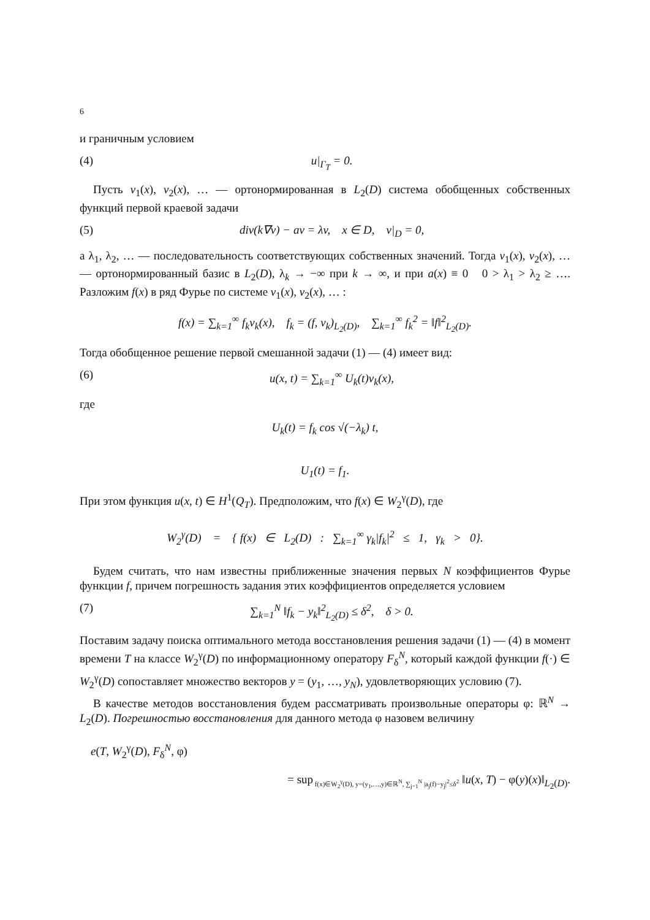6
и граничным условием
(4) u|<sub>Γ<sub>T</sub></sub> = 0.
Пусть v<sub>1</sub>(x), v<sub>2</sub>(x), … — ортонормированная в L<sub>2</sub>(D) система обобщенных собственных функций первой краевой задачи
(5) div(k∇v) − av = λv, x ∈ D, v|<sub>D</sub> = 0,
а λ<sub>1</sub>, λ<sub>2</sub>, … — последовательность соответствующих собственных значений. Тогда v<sub>1</sub>(x), v<sub>2</sub>(x), … — ортонормированный базис в L<sub>2</sub>(D), λ<sub>k</sub> → −∞ при k → ∞, и при a(x) ≡ 0 0 > λ<sub>1</sub> > λ<sub>2</sub> ≥ …. Разложим f(x) в ряд Фурье по системе v<sub>1</sub>(x), v<sub>2</sub>(x), … :
f(x) = ∑<sub>k=1</sub><sup>∞</sup> f<sub>k</sub>v<sub>k</sub>(x), f<sub>k</sub> = (f, v<sub>k</sub>)<sub>L<sub>2</sub>(D)</sub>, ∑<sub>k=1</sub><sup>∞</sup> f<sub>k</sub><sup>2</sup> = ‖f‖<sup>2</sup><sub>L<sub>2</sub>(D)</sub>.
Тогда обобщенное решение первой смешанной задачи (1) — (4) имеет вид:
(6) u(x, t) = ∑<sub>k=1</sub><sup>∞</sup> U<sub>k</sub>(t)v<sub>k</sub>(x),
где
U<sub>k</sub>(t) = f<sub>k</sub> cos √(−λ<sub>k</sub>) t,
U<sub>1</sub>(t) = f<sub>1</sub>.
При этом функция u(x, t) ∈ H<sup>1</sup>(Q<sub>T</sub>). Предположим, что f(x) ∈ W<sub>2</sub><sup>γ</sup>(D), где
W<sub>2</sub><sup>γ</sup>(D) = { f(x) ∈ L<sub>2</sub>(D) : ∑<sub>k=1</sub><sup>∞</sup> γ<sub>k</sub>|f<sub>k</sub>|<sup>2</sup> ≤ 1, γ<sub>k</sub> > 0}.
Будем считать, что нам известны приближенные значения первых N коэффициентов Фурье функции f, причем погрешность задания этих коэффициентов определяется условием
(7) ∑<sub>k=1</sub><sup>N</sup> ‖f<sub>k</sub> − y<sub>k</sub>‖<sup>2</sup><sub>L<sub>2</sub>(D)</sub> ≤ δ<sup>2</sup>, δ > 0.
Поставим задачу поиска оптимального метода восстановления решения задачи (1) — (4) в момент времени T на классе W<sub>2</sub><sup>γ</sup>(D) по информационному оператору F<sub>δ</sub><sup>N</sup>, который каждой функции f(·) ∈ W<sub>2</sub><sup>γ</sup>(D) сопоставляет множество векторов y = (y<sub>1</sub>, …, y<sub>N</sub>), удовлетворяющих условию (7).
В качестве методов восстановления будем рассматривать произвольные операторы φ: ℝ<sup>N</sup> → L<sub>2</sub>(D). Погрешностью восстановления для данного метода φ назовем величину
e(T, W<sub>2</sub><sup>γ</sup>(D), F<sub>δ</sub><sup>N</sup>, φ)
= sup<sub>f(x)∈W<sub>2</sub><sup>γ</sup>(D), y=(y<sub>1</sub>,…,y)∈ℝ<sup>N</sup>, ∑<sub>j=1</sub><sup>N</sup> |a<sub>j</sub>(f)−y<sub>j</sub>|<sup>2</sup>≤δ<sup>2</sup></sub> ‖u(x, T) − φ(y)(x)‖<sub>L<sub>2</sub>(D)</sub>.